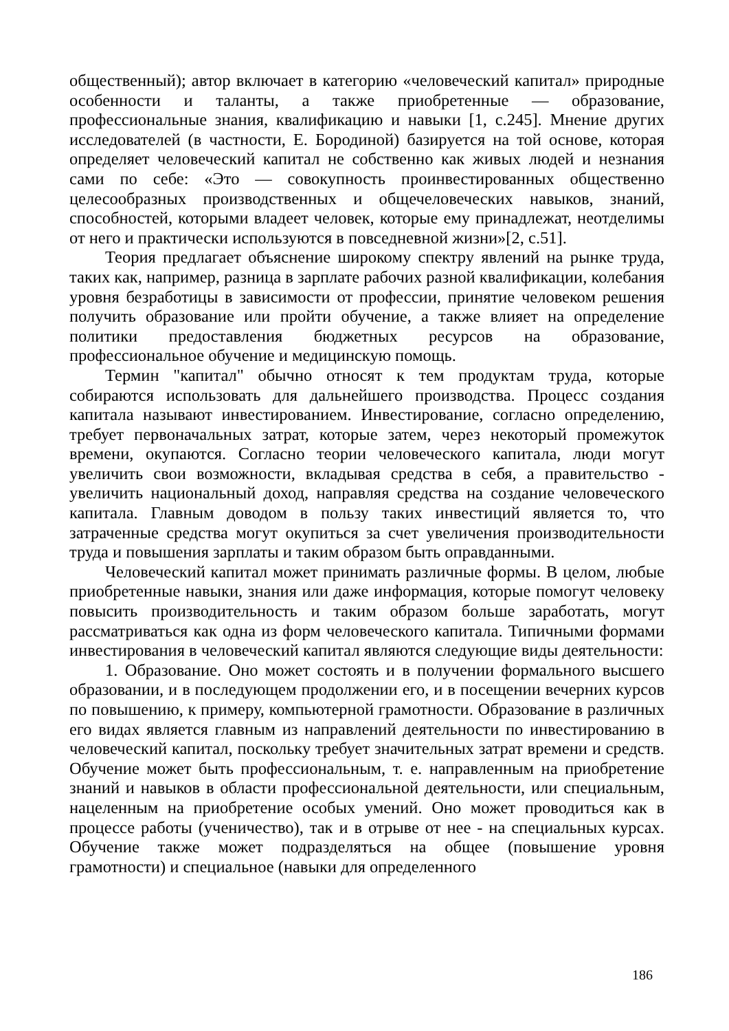общественный); автор включает в категорию «человеческий капитал» природные особенности и таланты, а также приобретенные — образование, профессиональные знания, квалификацию и навыки [1, с.245]. Мнение других исследователей (в частности, Е. Бородиной) базируется на той основе, которая определяет человеческий капитал не собственно как живых людей и незнания сами по себе: «Это — совокупность проинвестированных общественно целесообразных производственных и общечеловеческих навыков, знаний, способностей, которыми владеет человек, которые ему принадлежат, неотделимы от него и практически используются в повседневной жизни»[2, с.51].
Теория предлагает объяснение широкому спектру явлений на рынке труда, таких как, например, разница в зарплате рабочих разной квалификации, колебания уровня безработицы в зависимости от профессии, принятие человеком решения получить образование или пройти обучение, а также влияет на определение политики предоставления бюджетных ресурсов на образование, профессиональное обучение и медицинскую помощь.
Термин "капитал" обычно относят к тем продуктам труда, которые собираются использовать для дальнейшего производства. Процесс создания капитала называют инвестированием. Инвестирование, согласно определению, требует первоначальных затрат, которые затем, через некоторый промежуток времени, окупаются. Согласно теории человеческого капитала, люди могут увеличить свои возможности, вкладывая средства в себя, а правительство - увеличить национальный доход, направляя средства на создание человеческого капитала. Главным доводом в пользу таких инвестиций является то, что затраченные средства могут окупиться за счет увеличения производительности труда и повышения зарплаты и таким образом быть оправданными.
Человеческий капитал может принимать различные формы. В целом, любые приобретенные навыки, знания или даже информация, которые помогут человеку повысить производительность и таким образом больше заработать, могут рассматриваться как одна из форм человеческого капитала. Типичными формами инвестирования в человеческий капитал являются следующие виды деятельности:
1. Образование. Оно может состоять и в получении формального высшего образовании, и в последующем продолжении его, и в посещении вечерних курсов по повышению, к примеру, компьютерной грамотности. Образование в различных его видах является главным из направлений деятельности по инвестированию в человеческий капитал, поскольку требует значительных затрат времени и средств. Обучение может быть профессиональным, т. е. направленным на приобретение знаний и навыков в области профессиональной деятельности, или специальным, нацеленным на приобретение особых умений. Оно может проводиться как в процессе работы (ученичество), так и в отрыве от нее - на специальных курсах. Обучение также может подразделяться на общее (повышение уровня грамотности) и специальное (навыки для определенного
186